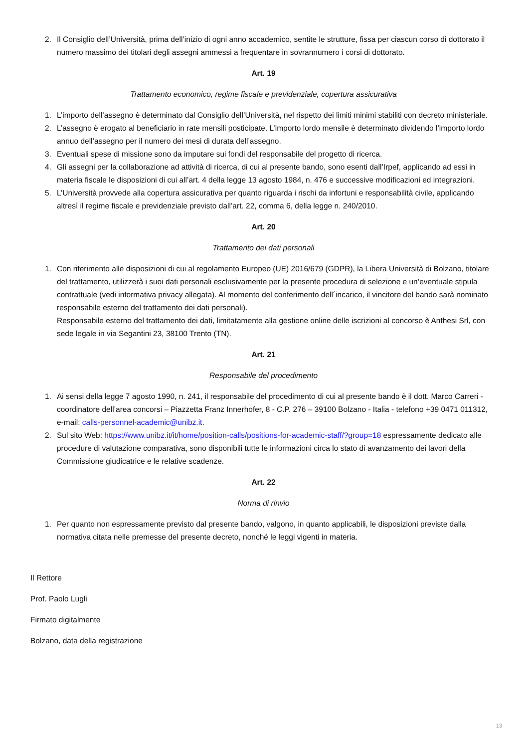2. Il Consiglio dell’Università, prima dell’inizio di ogni anno accademico, sentite le strutture, fissa per ciascun corso di dottorato il numero massimo dei titolari degli assegni ammessi a frequentare in sovrannumero i corsi di dottorato.
Art. 19
Trattamento economico, regime fiscale e previdenziale, copertura assicurativa
1. L’importo dell’assegno è determinato dal Consiglio dell’Università, nel rispetto dei limiti minimi stabiliti con decreto ministeriale.
2. L’assegno è erogato al beneficiario in rate mensili posticipate. L’importo lordo mensile è determinato dividendo l’importo lordo annuo dell’assegno per il numero dei mesi di durata dell’assegno.
3. Eventuali spese di missione sono da imputare sui fondi del responsabile del progetto di ricerca.
4. Gli assegni per la collaborazione ad attività di ricerca, di cui al presente bando, sono esenti dall’Irpef, applicando ad essi in materia fiscale le disposizioni di cui all’art. 4 della legge 13 agosto 1984, n. 476 e successive modificazioni ed integrazioni.
5. L’Università provvede alla copertura assicurativa per quanto riguarda i rischi da infortuni e responsabilità civile, applicando altresì il regime fiscale e previdenziale previsto dall’art. 22, comma 6, della legge n. 240/2010.
Art. 20
Trattamento dei dati personali
1. Con riferimento alle disposizioni di cui al regolamento Europeo (UE) 2016/679 (GDPR), la Libera Università di Bolzano, titolare del trattamento, utilizzerà i suoi dati personali esclusivamente per la presente procedura di selezione e un’eventuale stipula contrattuale (vedi informativa privacy allegata). Al momento del conferimento dell´incarico, il vincitore del bando sarà nominato responsabile esterno del trattamento dei dati personali).
Responsabile esterno del trattamento dei dati, limitatamente alla gestione online delle iscrizioni al concorso è Anthesi Srl, con sede legale in via Segantini 23, 38100 Trento (TN).
Art. 21
Responsabile del procedimento
1. Ai sensi della legge 7 agosto 1990, n. 241, il responsabile del procedimento di cui al presente bando è il dott. Marco Carreri - coordinatore dell’area concorsi – Piazzetta Franz Innerhofer, 8 - C.P. 276 – 39100 Bolzano - Italia - telefono +39 0471 011312, e-mail: calls-personnel-academic@unibz.it.
2. Sul sito Web: https://www.unibz.it/it/home/position-calls/positions-for-academic-staff/?group=18 espressamente dedicato alle procedure di valutazione comparativa, sono disponibili tutte le informazioni circa lo stato di avanzamento dei lavori della Commissione giudicatrice e le relative scadenze.
Art. 22
Norma di rinvio
1. Per quanto non espressamente previsto dal presente bando, valgono, in quanto applicabili, le disposizioni previste dalla normativa citata nelle premesse del presente decreto, nonché le leggi vigenti in materia.
Il Rettore
Prof. Paolo Lugli
Firmato digitalmente
Bolzano, data della registrazione
13